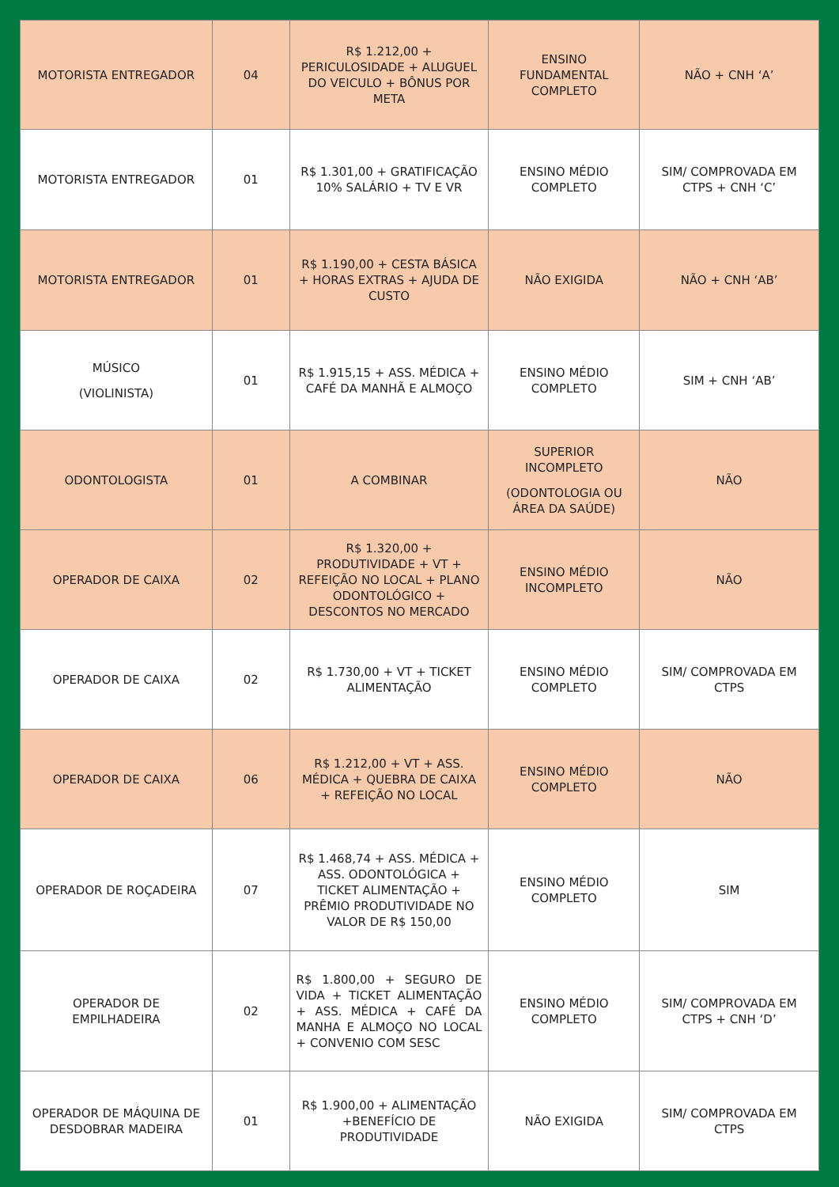| MOTORISTA ENTREGADOR | 04 | R$ 1.212,00 + PERICULOSIDADE + ALUGUEL DO VEICULO + BÔNUS POR META | ENSINO FUNDAMENTAL COMPLETO | NÃO + CNH ‘A’ |
| MOTORISTA ENTREGADOR | 01 | R$ 1.301,00 + GRATIFICAÇÃO 10% SALÁRIO + TV E VR | ENSINO MÉDIO COMPLETO | SIM/ COMPROVADA EM CTPS + CNH ‘C’ |
| MOTORISTA ENTREGADOR | 01 | R$ 1.190,00 + CESTA BÁSICA + HORAS EXTRAS + AJUDA DE CUSTO | NÃO EXIGIDA | NÃO + CNH ‘AB’ |
| MÚSICO (VIOLINISTA) | 01 | R$ 1.915,15 + ASS. MÉDICA + CAFÉ DA MANHÃ E ALMOÇO | ENSINO MÉDIO COMPLETO | SIM + CNH ‘AB’ |
| ODONTOLOGISTA | 01 | A COMBINAR | SUPERIOR INCOMPLETO (ODONTOLOGIA OU ÁREA DA SAÚDE) | NÃO |
| OPERADOR DE CAIXA | 02 | R$ 1.320,00 + PRODUTIVIDADE + VT + REFEIÇÃO NO LOCAL + PLANO ODONTOLÓGICO + DESCONTOS NO MERCADO | ENSINO MÉDIO INCOMPLETO | NÃO |
| OPERADOR DE CAIXA | 02 | R$ 1.730,00 + VT + TICKET ALIMENTAÇÃO | ENSINO MÉDIO COMPLETO | SIM/ COMPROVADA EM CTPS |
| OPERADOR DE CAIXA | 06 | R$ 1.212,00 + VT + ASS. MÉDICA + QUEBRA DE CAIXA + REFEIÇÃO NO LOCAL | ENSINO MÉDIO COMPLETO | NÃO |
| OPERADOR DE ROÇADEIRA | 07 | R$ 1.468,74 + ASS. MÉDICA + ASS. ODONTOLÓGICA + TICKET ALIMENTAÇÃO + PRÊMIO PRODUTIVIDADE NO VALOR DE R$ 150,00 | ENSINO MÉDIO COMPLETO | SIM |
| OPERADOR DE EMPILHADEIRA | 02 | R$ 1.800,00 + SEGURO DE VIDA + TICKET ALIMENTAÇÃO + ASS. MÉDICA + CAFÉ DA MANHA E ALMOÇO NO LOCAL + CONVENIO COM SESC | ENSINO MÉDIO COMPLETO | SIM/ COMPROVADA EM CTPS + CNH ‘D’ |
| OPERADOR DE MÁQUINA DE DESDOBRAR MADEIRA | 01 | R$ 1.900,00 + ALIMENTAÇÃO +BENEFÍCIO DE PRODUTIVIDADE | NÃO EXIGIDA | SIM/ COMPROVADA EM CTPS |